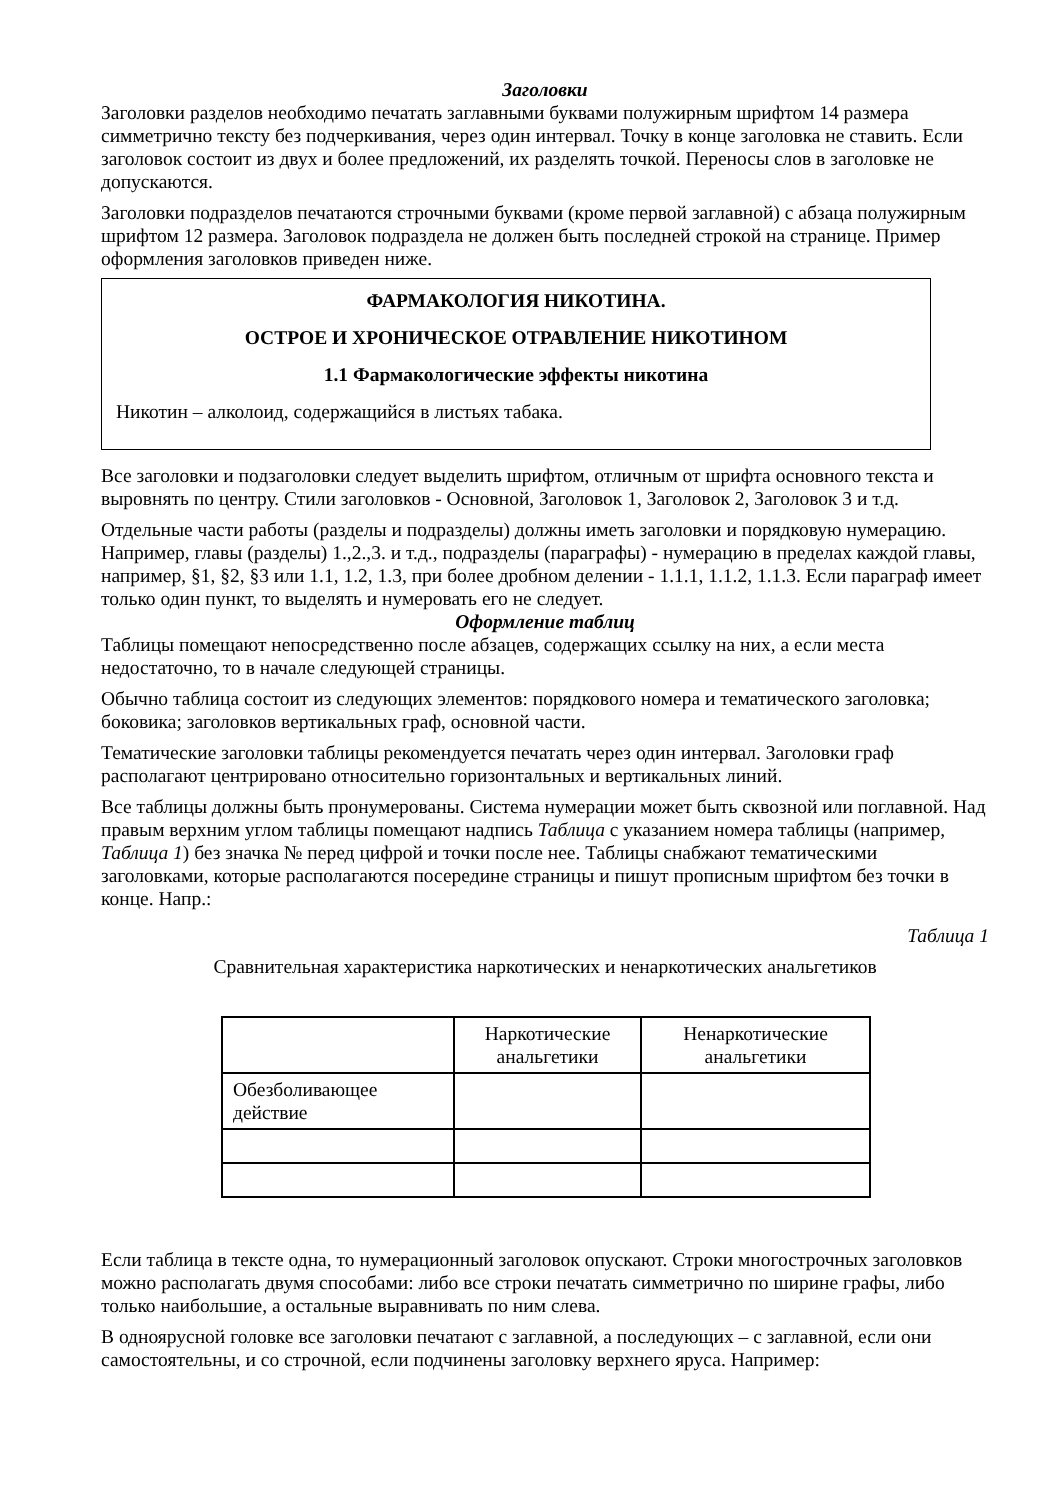Заголовки
Заголовки разделов необходимо печатать заглавными буквами полужирным шрифтом 14 размера симметрично тексту без подчеркивания, через один интервал. Точку в конце заголовка не ставить. Если заголовок состоит из двух и более предложений, их разделять точкой. Переносы слов в заголовке не допускаются.
Заголовки подразделов печатаются строчными буквами (кроме первой заглавной) с абзаца полужирным шрифтом 12 размера. Заголовок подраздела не должен быть последней строкой на странице. Пример оформления заголовков приведен ниже.
ФАРМАКОЛОГИЯ НИКОТИНА.
ОСТРОЕ И ХРОНИЧЕСКОЕ ОТРАВЛЕНИЕ НИКОТИНОМ
1.1 Фармакологические эффекты никотина
Никотин – алколоид, содержащийся в листьях табака.
Все заголовки и подзаголовки следует выделить шрифтом, отличным от шрифта основного текста и выровнять по центру. Стили заголовков - Основной, Заголовок 1, Заголовок 2, Заголовок 3 и т.д.
Отдельные части работы (разделы и подразделы) должны иметь заголовки и порядковую нумерацию. Например, главы (разделы) 1.,2.,3. и т.д., подразделы (параграфы) - нумерацию в пределах каждой главы, например, §1, §2, §3 или 1.1, 1.2, 1.3, при более дробном делении - 1.1.1, 1.1.2, 1.1.3. Если параграф имеет только один пункт, то выделять и нумеровать его не следует.
Оформление таблиц
Таблицы помещают непосредственно после абзацев, содержащих ссылку на них, а если места недостаточно, то в начале следующей страницы.
Обычно таблица состоит из следующих элементов: порядкового номера и тематического заголовка; боковика; заголовков вертикальных граф, основной части.
Тематические заголовки таблицы рекомендуется печатать через один интервал. Заголовки граф располагают центрировано относительно горизонтальных и вертикальных линий.
Все таблицы должны быть пронумерованы. Система нумерации может быть сквозной или поглавной. Над правым верхним углом таблицы помещают надпись Таблица с указанием номера таблицы (например, Таблица 1) без значка № перед цифрой и точки после нее. Таблицы снабжают тематическими заголовками, которые располагаются посередине страницы и пишут прописным шрифтом без точки в конце. Напр.:
Таблица 1
Сравнительная характеристика наркотических и ненаркотических анальгетиков
| | Наркотические анальгетики | Ненаркотические анальгетики |
| --- | --- | --- |
| Обезболивающее действие | | |
Если таблица в тексте одна, то нумерационный заголовок опускают. Строки многострочных заголовков можно располагать двумя способами: либо все строки печатать симметрично по ширине графы, либо только наибольшие, а остальные выравнивать по ним слева.
В одноярусной головке все заголовки печатают с заглавной, а последующих – с заглавной, если они самостоятельны, и со строчной, если подчинены заголовку верхнего яруса. Например: